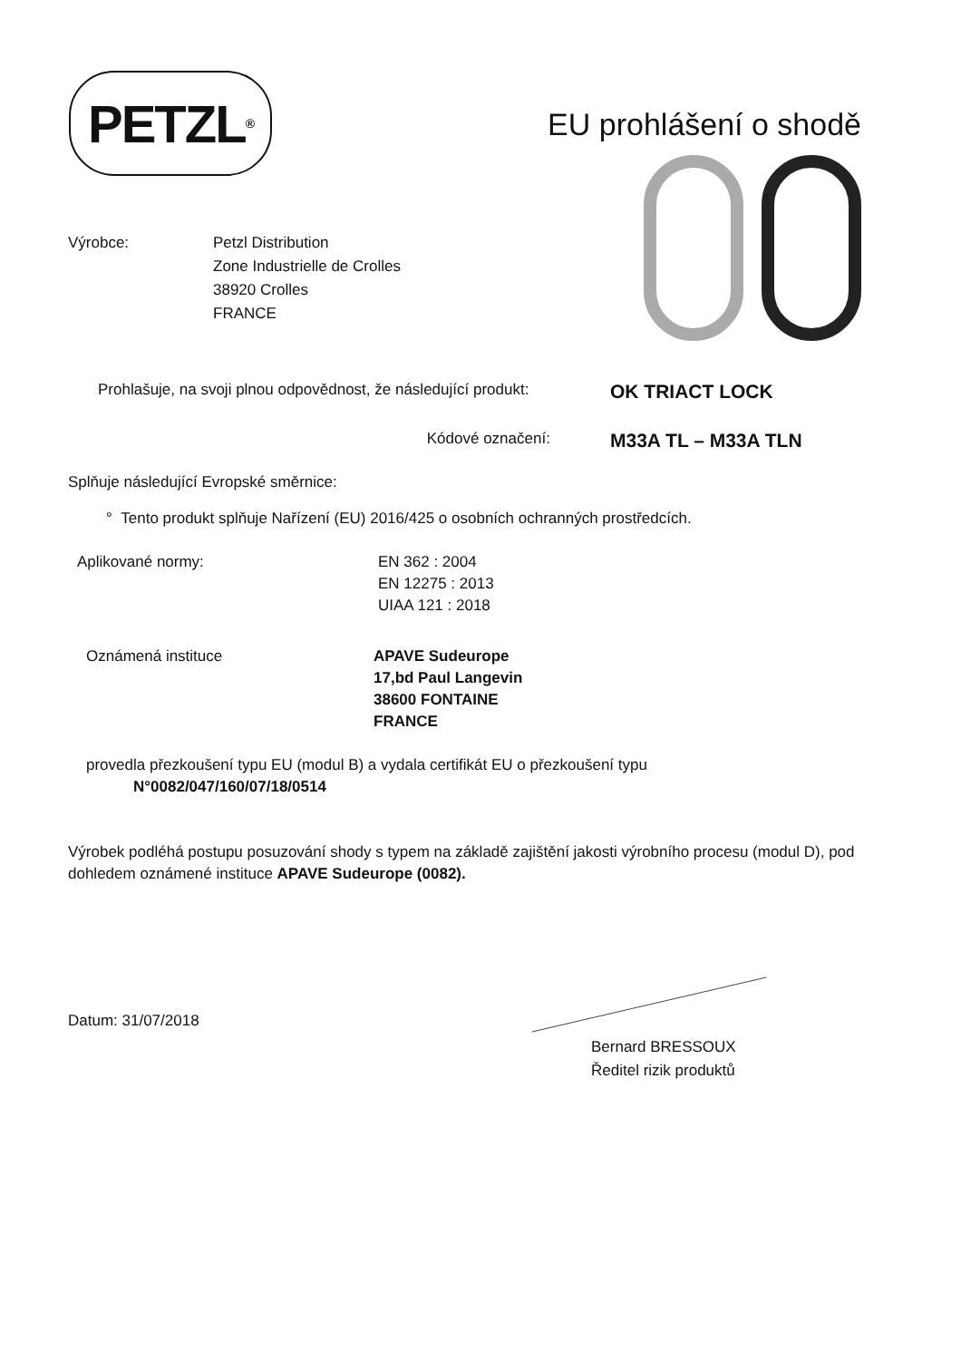PETZL<sup>®</sup>
EU prohlášení o shodě
Výrobce: Petzl Distribution
Zone Industrielle de Crolles
38920 Crolles
FRANCE
Prohlašuje, na svoji plnou odpovědnost, že následující produkt:
OK TRIACT LOCK
Kódové označení:
M33A TL – M33A TLN
Splňuje následující Evropské směrnice:
° Tento produkt splňuje Nařízení (EU) 2016/425 o osobních ochranných prostředcích.
Aplikované normy: EN 362 : 2004
EN 12275 : 2013
UIAA 121 : 2018
Oznámená instituce APAVE Sudeurope
17,bd Paul Langevin
38600 FONTAINE
FRANCE
provedla přezkoušení typu EU (modul B) a vydala certifikát EU o přezkoušení typu
N°0082/047/160/07/18/0514
Výrobek podléhá postupu posuzování shody s typem na základě zajištění jakosti výrobního procesu (modul D), pod dohledem oznámené instituce APAVE Sudeurope (0082).
Datum: 31/07/2018
Bernard BRESSOUX
Ředitel rizik produktů